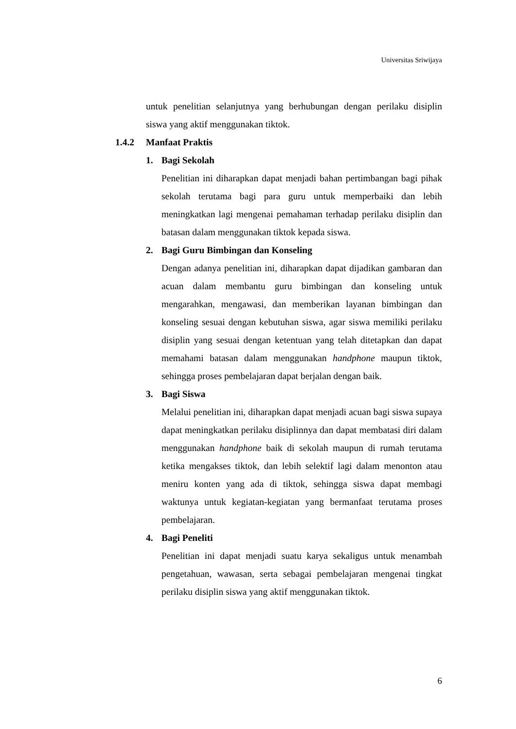Universitas Sriwijaya
untuk penelitian selanjutnya yang berhubungan dengan perilaku disiplin siswa yang aktif menggunakan tiktok.
1.4.2 Manfaat Praktis
1. Bagi Sekolah
Penelitian ini diharapkan dapat menjadi bahan pertimbangan bagi pihak sekolah terutama bagi para guru untuk memperbaiki dan lebih meningkatkan lagi mengenai pemahaman terhadap perilaku disiplin dan batasan dalam menggunakan tiktok kepada siswa.
2. Bagi Guru Bimbingan dan Konseling
Dengan adanya penelitian ini, diharapkan dapat dijadikan gambaran dan acuan dalam membantu guru bimbingan dan konseling untuk mengarahkan, mengawasi, dan memberikan layanan bimbingan dan konseling sesuai dengan kebutuhan siswa, agar siswa memiliki perilaku disiplin yang sesuai dengan ketentuan yang telah ditetapkan dan dapat memahami batasan dalam menggunakan handphone maupun tiktok, sehingga proses pembelajaran dapat berjalan dengan baik.
3. Bagi Siswa
Melalui penelitian ini, diharapkan dapat menjadi acuan bagi siswa supaya dapat meningkatkan perilaku disiplinnya dan dapat membatasi diri dalam menggunakan handphone baik di sekolah maupun di rumah terutama ketika mengakses tiktok, dan lebih selektif lagi dalam menonton atau meniru konten yang ada di tiktok, sehingga siswa dapat membagi waktunya untuk kegiatan-kegiatan yang bermanfaat terutama proses pembelajaran.
4. Bagi Peneliti
Penelitian ini dapat menjadi suatu karya sekaligus untuk menambah pengetahuan, wawasan, serta sebagai pembelajaran mengenai tingkat perilaku disiplin siswa yang aktif menggunakan tiktok.
6